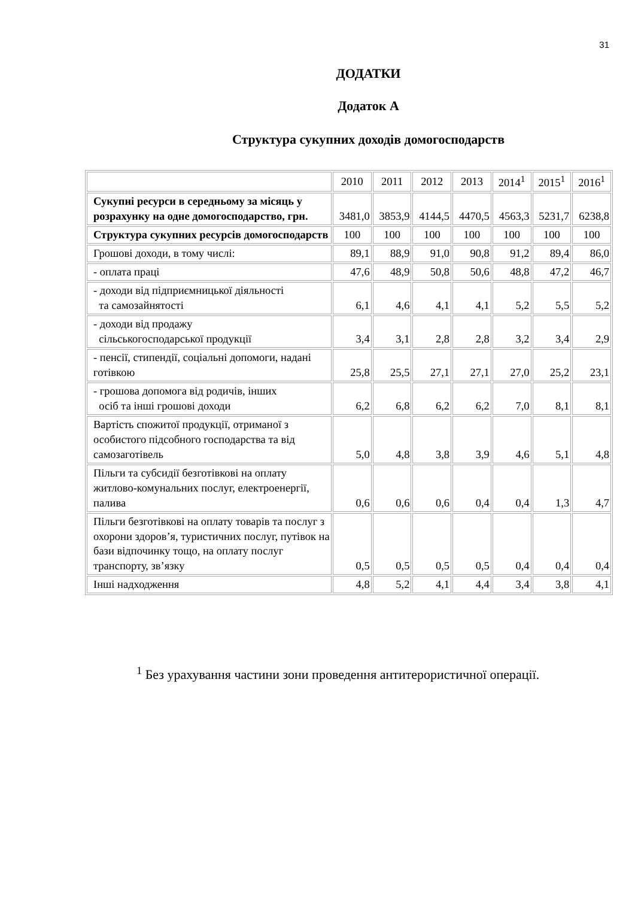31
ДОДАТКИ
Додаток А
Структура сукупних доходів домогосподарств
| | 2010 | 2011 | 2012 | 2013 | 2014<sup>1</sup> | 2015<sup>1</sup> | 2016<sup>1</sup> |
| Сукупні ресурси в середньому за місяць у розрахунку на одне домогосподарство, грн. | 3481,0 | 3853,9 | 4144,5 | 4470,5 | 4563,3 | 5231,7 | 6238,8 |
| Структура сукупних ресурсів домогосподарств | 100 | 100 | 100 | 100 | 100 | 100 | 100 |
| Грошові доходи, в тому числі: | 89,1 | 88,9 | 91,0 | 90,8 | 91,2 | 89,4 | 86,0 |
| - оплата праці | 47,6 | 48,9 | 50,8 | 50,6 | 48,8 | 47,2 | 46,7 |
| - доходи від підприємницької діяльності та самозайнятості | 6,1 | 4,6 | 4,1 | 4,1 | 5,2 | 5,5 | 5,2 |
| - доходи від продажу сільськогосподарської продукції | 3,4 | 3,1 | 2,8 | 2,8 | 3,2 | 3,4 | 2,9 |
| - пенсії, стипендії, соціальні допомоги, надані готівкою | 25,8 | 25,5 | 27,1 | 27,1 | 27,0 | 25,2 | 23,1 |
| - грошова допомога від родичів, інших осіб та інші грошові доходи | 6,2 | 6,8 | 6,2 | 6,2 | 7,0 | 8,1 | 8,1 |
| Вартість спожитої продукції, отриманої з особистого підсобного господарства та від самозаготівель | 5,0 | 4,8 | 3,8 | 3,9 | 4,6 | 5,1 | 4,8 |
| Пільги та субсидії безготівкові на оплату житлово-комунальних послуг, електроенергії, палива | 0,6 | 0,6 | 0,6 | 0,4 | 0,4 | 1,3 | 4,7 |
| Пільги безготівкові на оплату товарів та послуг з охорони здоров’я, туристичних послуг, путівок на бази відпочинку тощо, на оплату послуг транспорту, зв’язку | 0,5 | 0,5 | 0,5 | 0,5 | 0,4 | 0,4 | 0,4 |
| Інші надходження | 4,8 | 5,2 | 4,1 | 4,4 | 3,4 | 3,8 | 4,1 |
<sup>1</sup> Без урахування частини зони проведення антитерористичної операції.